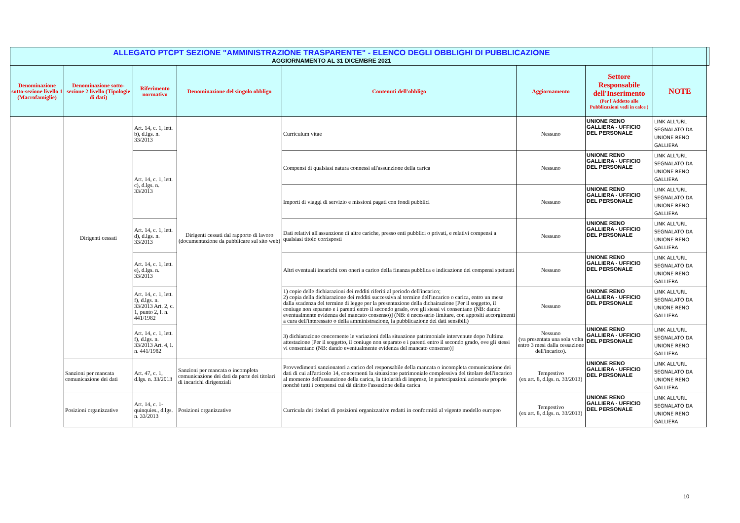| ALLEGATO PTCPT SEZIONE "AMMINISTRAZIONE TRASPARENTE" - ELENCO DEGLI OBBLIGHI DI PUBBLICAZIONE AGGIORNAMENTO AL 31 DICEMBRE 2021 | | | | | | | | |
| Denominazione sotto-sezione livello 1 (Macrofamiglie) | Denominazione sotto-sezione 2 livello (Tipologie di dati) | Riferimento normativo | Denominazione del singolo obbligo | Contenuti dell'obbligo | Aggiornamento | Settore Responsabile dell'Inserimento (Per l'Addetto alle Pubblicazioni vedi in calce ) | NOTE | |
| | Dirigenti cessati | Art. 14, c. 1, lett. b), d.lgs. n. 33/2013 | Dirigenti cessati dal rapporto di lavoro (documentazione da pubblicare sul sito web) | Curriculum vitae | Nessuno | UNIONE RENO GALLIERA - UFFICIO DEL PERSONALE | LINK ALL'URL SEGNALATO DA UNIONE RENO GALLIERA | |
| | | Art. 14, c. 1, lett. c), d.lgs. n. 33/2013 | | Compensi di qualsiasi natura connessi all'assunzione della carica | Nessuno | UNIONE RENO GALLIERA - UFFICIO DEL PERSONALE | LINK ALL'URL SEGNALATO DA UNIONE RENO GALLIERA | |
| | | | | Importi di viaggi di servizio e missioni pagati con fondi pubblici | Nessuno | UNIONE RENO GALLIERA - UFFICIO DEL PERSONALE | LINK ALL'URL SEGNALATO DA UNIONE RENO GALLIERA | |
| | | Art. 14, c. 1, lett. d), d.lgs. n. 33/2013 | | Dati relativi all'assunzione di altre cariche, presso enti pubblici o privati, e relativi compensi a qualsiasi titolo corrisposti | Nessuno | UNIONE RENO GALLIERA - UFFICIO DEL PERSONALE | LINK ALL'URL SEGNALATO DA UNIONE RENO GALLIERA | |
| | | Art. 14, c. 1, lett. e), d.lgs. n. 33/2013 | | Altri eventuali incarichi con oneri a carico della finanza pubblica e indicazione dei compensi spettanti | Nessuno | UNIONE RENO GALLIERA - UFFICIO DEL PERSONALE | LINK ALL'URL SEGNALATO DA UNIONE RENO GALLIERA | |
| | | Art. 14, c. 1, lett. f), d.lgs. n. 33/2013 Art. 2, c. 1, punto 2, l. n. 441/1982 | | 1) copie delle dichiarazioni dei redditi riferiti al periodo dell'incarico; 2) copia della dichiarazione dei redditi successiva al termine dell'incarico o carica, entro un mese dalla scadenza del termine di legge per la presentazione della dichairazione [Per il soggetto, il coniuge non separato e i parenti entro il secondo grado, ove gli stessi vi consentano (NB: dando eventualmente evidenza del mancato consenso)] (NB: è necessario limitare, con appositi accorgimenti a cura dell'interessato o della amministrazione, la pubblicazione dei dati sensibili) | Nessuno | UNIONE RENO GALLIERA - UFFICIO DEL PERSONALE | LINK ALL'URL SEGNALATO DA UNIONE RENO GALLIERA | |
| | | Art. 14, c. 1, lett. f), d.lgs. n. 33/2013 Art. 4, l. n. 441/1982 | | 3) dichiarazione concernente le variazioni della situazione patrimoniale intervenute dopo l'ultima attestazione [Per il soggetto, il coniuge non separato e i parenti entro il secondo grado, ove gli stessi vi consentano (NB: dando eventualmente evidenza del mancato consenso)] | Nessuno (va presentata una sola volta entro 3 mesi dalla cessazione dell'incarico). | UNIONE RENO GALLIERA - UFFICIO DEL PERSONALE | LINK ALL'URL SEGNALATO DA UNIONE RENO GALLIERA | |
| | Sanzioni per mancata comunicazione dei dati | Art. 47, c. 1, d.lgs. n. 33/2013 | Sanzioni per mancata o incompleta comunicazione dei dati da parte dei titolari di incarichi dirigenziali | Provvedimenti sanzionatori a carico del responsabile della mancata o incompleta comunicazione dei dati di cui all'articolo 14, concernenti la situazione patrimoniale complessiva del titolare dell'incarico al momento dell'assunzione della carica, la titolarità di imprese, le partecipazioni azionarie proprie nonchè tutti i compensi cui dà diritto l'assuzione della carica | Tempestivo (ex art. 8, d.lgs. n. 33/2013) | UNIONE RENO GALLIERA - UFFICIO DEL PERSONALE | LINK ALL'URL SEGNALATO DA UNIONE RENO GALLIERA | |
| | Posizioni organizzative | Art. 14, c. 1-quinquies., d.lgs. n. 33/2013 | Posizioni organizzative | Curricula dei titolari di posizioni organizzative redatti in conformità al vigente modello europeo | Tempestivo (ex art. 8, d.lgs. n. 33/2013) | UNIONE RENO GALLIERA - UFFICIO DEL PERSONALE | LINK ALL'URL SEGNALATO DA UNIONE RENO GALLIERA | |
10